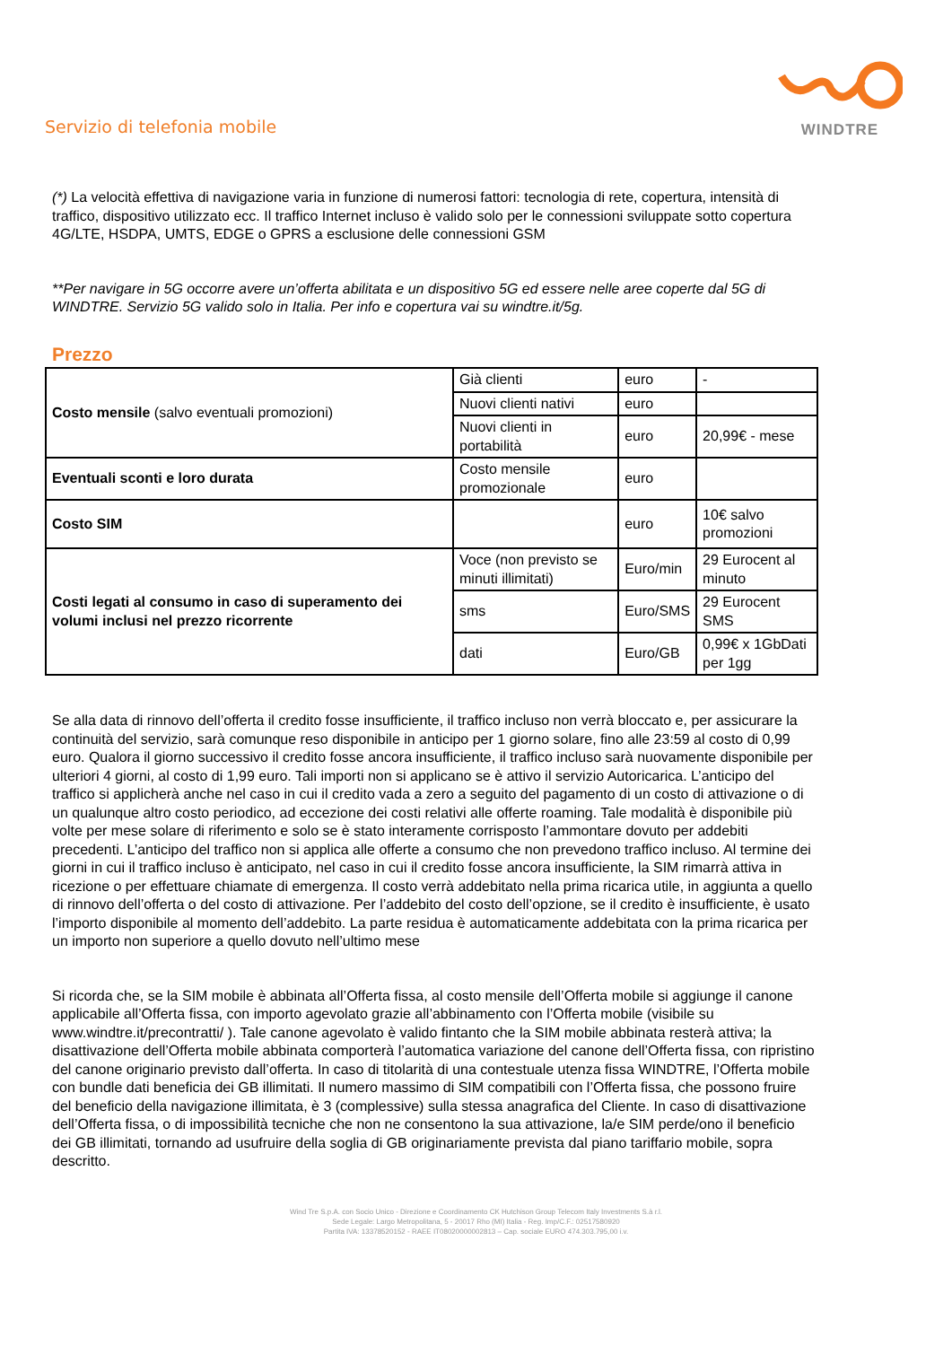Servizio di telefonia mobile
WINDTRE
(*) La velocità effettiva di navigazione varia in funzione di numerosi fattori: tecnologia di rete, copertura, intensità di traffico, dispositivo utilizzato ecc. Il traffico Internet incluso è valido solo per le connessioni sviluppate sotto copertura 4G/LTE, HSDPA, UMTS, EDGE o GPRS a esclusione delle connessioni GSM
**Per navigare in 5G occorre avere un’offerta abilitata e un dispositivo 5G ed essere nelle aree coperte dal 5G di WINDTRE. Servizio 5G valido solo in Italia. Per info e copertura vai su windtre.it/5g.
Prezzo
| Costo mensile (salvo eventuali promozioni) | Già clienti | euro | - |
| | Nuovi clienti nativi | euro | |
| | Nuovi clienti in portabilità | euro | 20,99€ - mese |
| Eventuali sconti e loro durata | Costo mensile promozionale | euro | |
| Costo SIM | | euro | 10€ salvo promozioni |
| Costi legati al consumo in caso di superamento dei volumi inclusi nel prezzo ricorrente | Voce (non previsto se minuti illimitati) | Euro/min | 29 Eurocent al minuto |
| | sms | Euro/SMS | 29 Eurocent SMS |
| | dati | Euro/GB | 0,99€ x 1GbDati per 1gg |
Se alla data di rinnovo dell’offerta il credito fosse insufficiente, il traffico incluso non verrà bloccato e, per assicurare la continuità del servizio, sarà comunque reso disponibile in anticipo per 1 giorno solare, fino alle 23:59 al costo di 0,99 euro. Qualora il giorno successivo il credito fosse ancora insufficiente, il traffico incluso sarà nuovamente disponibile per ulteriori 4 giorni, al costo di 1,99 euro. Tali importi non si applicano se è attivo il servizio Autoricarica. L’anticipo del traffico si applicherà anche nel caso in cui il credito vada a zero a seguito del pagamento di un costo di attivazione o di un qualunque altro costo periodico, ad eccezione dei costi relativi alle offerte roaming. Tale modalità è disponibile più volte per mese solare di riferimento e solo se è stato interamente corrisposto l’ammontare dovuto per addebiti precedenti. L’anticipo del traffico non si applica alle offerte a consumo che non prevedono traffico incluso. Al termine dei giorni in cui il traffico incluso è anticipato, nel caso in cui il credito fosse ancora insufficiente, la SIM rimarrà attiva in ricezione o per effettuare chiamate di emergenza. Il costo verrà addebitato nella prima ricarica utile, in aggiunta a quello di rinnovo dell’offerta o del costo di attivazione. Per l’addebito del costo dell’opzione, se il credito è insufficiente, è usato l’importo disponibile al momento dell’addebito. La parte residua è automaticamente addebitata con la prima ricarica per un importo non superiore a quello dovuto nell’ultimo mese
Si ricorda che, se la SIM mobile è abbinata all’Offerta fissa, al costo mensile dell’Offerta mobile si aggiunge il canone applicabile all’Offerta fissa, con importo agevolato grazie all’abbinamento con l’Offerta mobile (visibile su www.windtre.it/precontratti/ ). Tale canone agevolato è valido fintanto che la SIM mobile abbinata resterà attiva; la disattivazione dell’Offerta mobile abbinata comporterà l’automatica variazione del canone dell’Offerta fissa, con ripristino del canone originario previsto dall’offerta. In caso di titolarità di una contestuale utenza fissa WINDTRE, l’Offerta mobile con bundle dati beneficia dei GB illimitati. Il numero massimo di SIM compatibili con l’Offerta fissa, che possono fruire del beneficio della navigazione illimitata, è 3 (complessive) sulla stessa anagrafica del Cliente. In caso di disattivazione dell’Offerta fissa, o di impossibilità tecniche che non ne consentono la sua attivazione, la/e SIM perde/ono il beneficio dei GB illimitati, tornando ad usufruire della soglia di GB originariamente prevista dal piano tariffario mobile, sopra descritto.
Wind Tre S.p.A. con Socio Unico - Direzione e Coordinamento CK Hutchison Group Telecom Italy Investments S.à r.l.
Sede Legale: Largo Metropolitana, 5 - 20017 Rho (MI) Italia - Reg. Imp/C.F.: 02517580920
Partita IVA: 13378520152 - RAEE IT08020000002813 – Cap. sociale EURO 474.303.795,00 i.v.